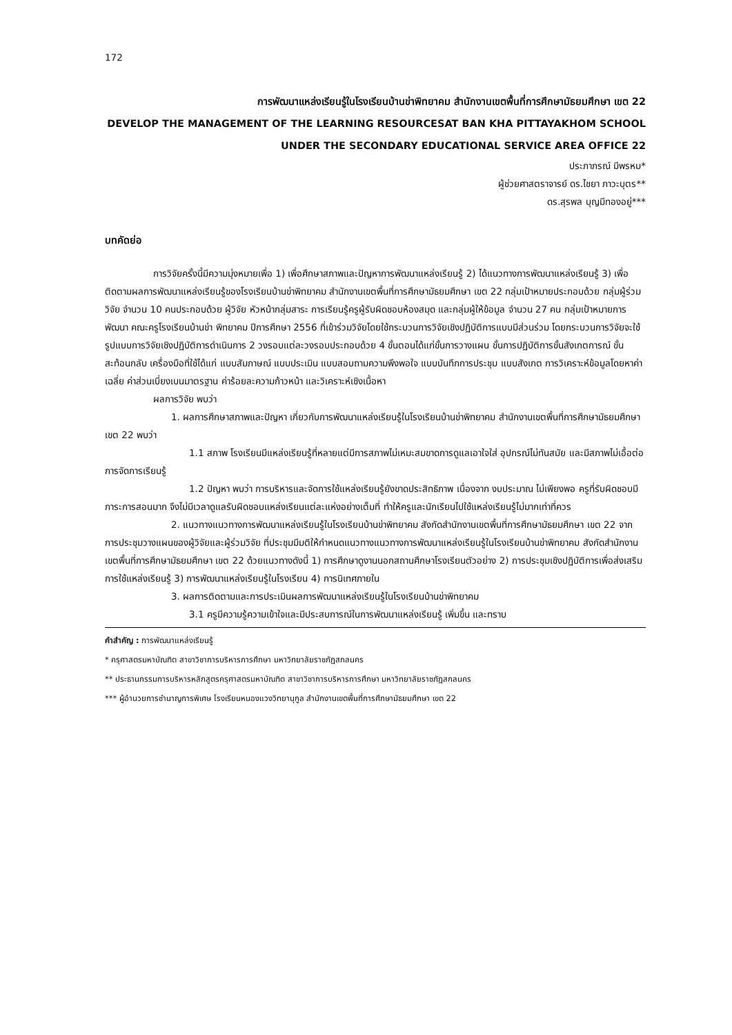172
การพัฒนาแหล่งเรียนรู้ในโรงเรียนบ้านข่าพิทยาคม สำนักงานเขตพื้นที่การศึกษามัธยมศึกษา เขต 22
DEVELOP THE MANAGEMENT OF THE LEARNING RESOURCESAT BAN KHA PITTAYAKHOM SCHOOL
UNDER THE SECONDARY EDUCATIONAL SERVICE AREA OFFICE 22
ประภาภรณ์ มีพรหม*
ผู้ช่วยศาสตราจารย์ ดร.ไชยา ภาวะบุตร**
ดร.สุรพล บุญมีทองอยู่***
บทคัดย่อ
การวิจัยครั้งนี้มีความมุ่งหมายเพื่อ 1) เพื่อศึกษาสภาพและปัญหาการพัฒนาแหล่งเรียนรู้ 2) ได้แนวทางการพัฒนาแหล่งเรียนรู้ 3) เพื่อติดตามผลการพัฒนาแหล่งเรียนรู้ของโรงเรียนบ้านข่าพิทยาคม สำนักงานเขตพื้นที่การศึกษามัธยมศึกษา เขต 22 กลุ่มเป้าหมายประกอบด้วย กลุ่มผู้ร่วมวิจัย จำนวน 10 คนประกอบด้วย ผู้วิจัย หัวหน้ากลุ่มสาระ การเรียนรู้ครูผู้รับผิดชอบห้องสมุด และกลุ่มผู้ให้ข้อมูล จำนวน 27 คน กลุ่มเป้าหมายการพัฒนา คณะครูโรงเรียนบ้านข่า พิทยาคม ปีการศึกษา 2556 ที่เข้าร่วมวิจัยโดยใช้กระบวนการวิจัยเชิงปฏิบัติการแบบมีส่วนร่วม โดยกระบวนการวิจัยจะใช้รูปแบบการวิจัยเชิงปฏิบัติการดำเนินการ 2 วงรอบแต่ละวงรอบประกอบด้วย 4 ขั้นตอนได้แก่ขั้นการวางแผน ขั้นการปฏิบัติการขั้นสังเกตการณ์ ขั้นสะท้อนกลับ เครื่องมือที่ใช้ได้แก่ แบบสัมภาษณ์ แบบประเมิน แบบสอบถามความพึงพอใจ แบบบันทึกการประชุม แบบสังเกต การวิเคราะห์ข้อมูลโดยหาค่าเฉลี่ย ค่าส่วนเบี่ยงเบนมาตรฐาน ค่าร้อยละความก้าวหน้า และวิเคราะห์เชิงเนื้อหา
ผลการวิจัย พบว่า
1. ผลการศึกษาสภาพและปัญหา เกี่ยวกับการพัฒนาแหล่งเรียนรู้ในโรงเรียนบ้านข่าพิทยาคม สำนักงานเขตพื้นที่การศึกษามัธยมศึกษา เขต 22 พบว่า
1.1 สภาพ โรงเรียนมีแหล่งเรียนรู้ที่หลายแต่มีการสภาพไม่เหมะสมขาดการดูแลเอาใจใส่ อุปกรณ์ไม่ทันสมัย และมีสภาพไม่เอื้อต่อการจัดการเรียนรู้
1.2 ปัญหา พบว่า การบริหารและจัดการใช้แหล่งเรียนรู้ยังขาดประสิทธิภาพ เนื่องจาก งบประมาณ ไม่เพียงพอ ครูที่รับผิดชอบมีภาระการสอนมาก จึงไม่มีเวลาดูแลรับผิดชอบแหล่งเรียนแต่ละแห่งอย่างเต็มที่ ทำให้ครูและนักเรียนไปใช้แหล่งเรียนรู้ไม่มากเท่าที่ควร
2. แนวทางแนวทางการพัฒนาแหล่งเรียนรู้ในโรงเรียนบ้านข่าพิทยาคม สังกัดสำนักงานเขตพื้นที่การศึกษามัธยมศึกษา เขต 22 จากการประชุมวางแผนของผู้วิจัยและผู้ร่วมวิจัย ที่ประชุมมีมติให้กำหนดแนวทางแนวทางการพัฒนาแหล่งเรียนรู้ในโรงเรียนบ้านข่าพิทยาคม สังกัดสำนักงานเขตพื้นที่การศึกษามัธยมศึกษา เขต 22 ด้วยแนวทางดังนี้ 1) การศึกษาดูงานนอกสถานศึกษาโรงเรียนตัวอย่าง 2) การประชุมเชิงปฏิบัติการเพื่อส่งเสริมการใช้แหล่งเรียนรู้ 3) การพัฒนาแหล่งเรียนรู้ในโรงเรียน 4) การนิเทศภายใน
3. ผลการติดตามและการประเมินผลการพัฒนาแหล่งเรียนรู้ในโรงเรียนบ้านข่าพิทยาคม
3.1 ครูมีความรู้ความเข้าใจและมีประสบการณ์ในการพัฒนาแหล่งเรียนรู้ เพิ่มขึ้น และทราบ
คำสำคัญ : การพัฒนาแหล่งเรียนรู้
* ครุศาสตรมหาบัณฑิต สาขาวิชาการบริหารการศึกษา มหาวิทยาลัยราชภัฏสกลนคร
** ประธานกรรมการบริหารหลักสูตรครุศาสตรมหาบัณฑิต สาขาวิชาการบริหารการศึกษา มหาวิทยาลัยราชภัฏสกลนคร
*** ผู้อำนวยการชำนาญการพิเศษ โรงเรียนหนองแวงวิทยานุกูล สำนักงานเขตพื้นที่การศึกษามัธยมศึกษา เขต 22